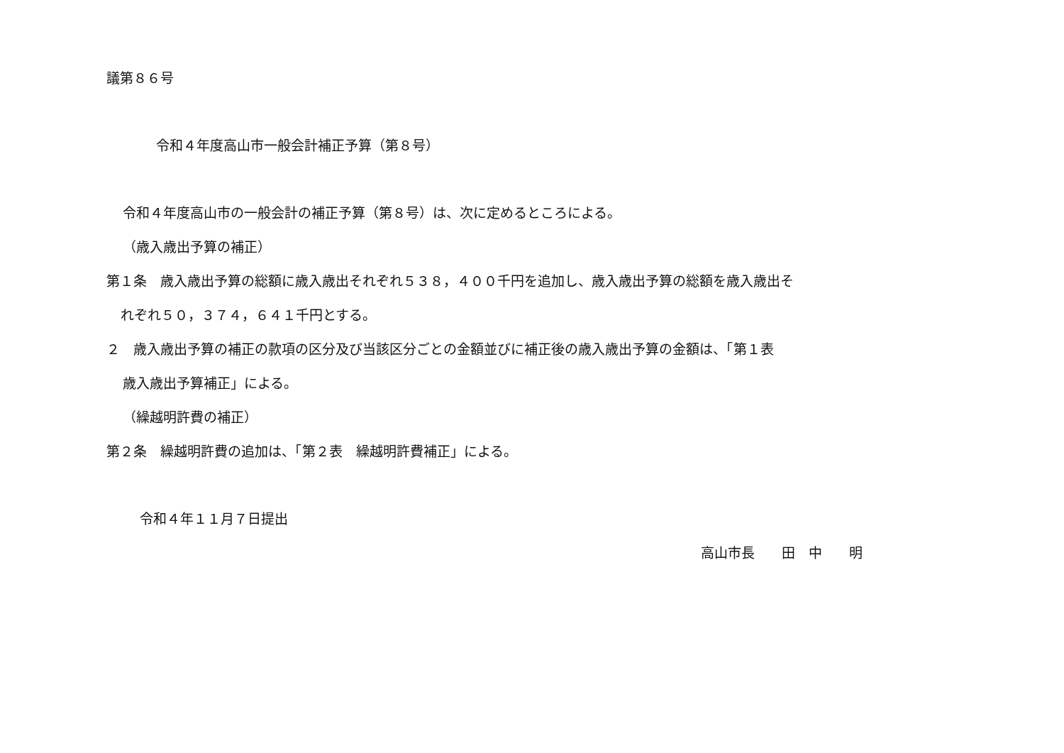議第８６号
令和４年度高山市一般会計補正予算（第８号）
令和４年度高山市の一般会計の補正予算（第８号）は、次に定めるところによる。
（歳入歳出予算の補正）
第１条　歳入歳出予算の総額に歳入歳出それぞれ５３８，４００千円を追加し、歳入歳出予算の総額を歳入歳出そ
れぞれ５０，３７４，６４１千円とする。
２　歳入歳出予算の補正の款項の区分及び当該区分ごとの金額並びに補正後の歳入歳出予算の金額は、「第１表
歳入歳出予算補正」による。
（繰越明許費の補正）
第２条　繰越明許費の追加は、「第２表　繰越明許費補正」による。
令和４年１１月７日提出
高山市長　　田　中　　明